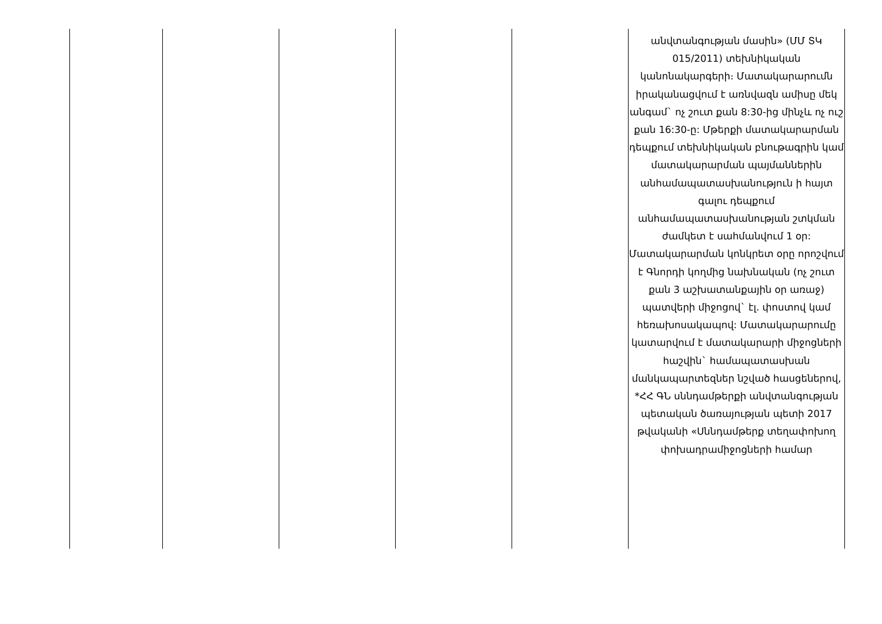| | | | | | անվտանգության մասին» (ՄՄ ՏԿ 015/2011) տեխնիկական կանոնակարգերի։ Մատակարարումն իրականացվում է առնվազն ամիսը մեկ անգամ` ոչ շուտ քան 8:30-ից մինչև ոչ ուշ քան 16:30-ը: Մթերքի մատակարարման դեպքում տեխնիկական բնութագրին կամ մատակարարման պայմաններին անհամապատասխանություն ի հայտ գալու դեպքում անհամապատասխանության շտկման ժամկետ է սահմանվում 1 օր: Մատակարարման կոնկրետ օրը որոշվում է Գնորդի կողմից նախնական (ոչ շուտ քան 3 աշխատանքային օր առաջ) պատվերի միջոցով` էլ. փոստով կամ հեռախոսակապով: Մատակարարումը կատարվում է մատակարարի միջոցների հաշվին` համապատասխան մանկապարտեզներ նշված հասցեներով, *ՀՀ ԳՆ սննդամթերքի անվտանգության պետական ծառայության պետի 2017 թվականի «Սննդամթերք տեղափոխող փոխադրամիջոցների համար |